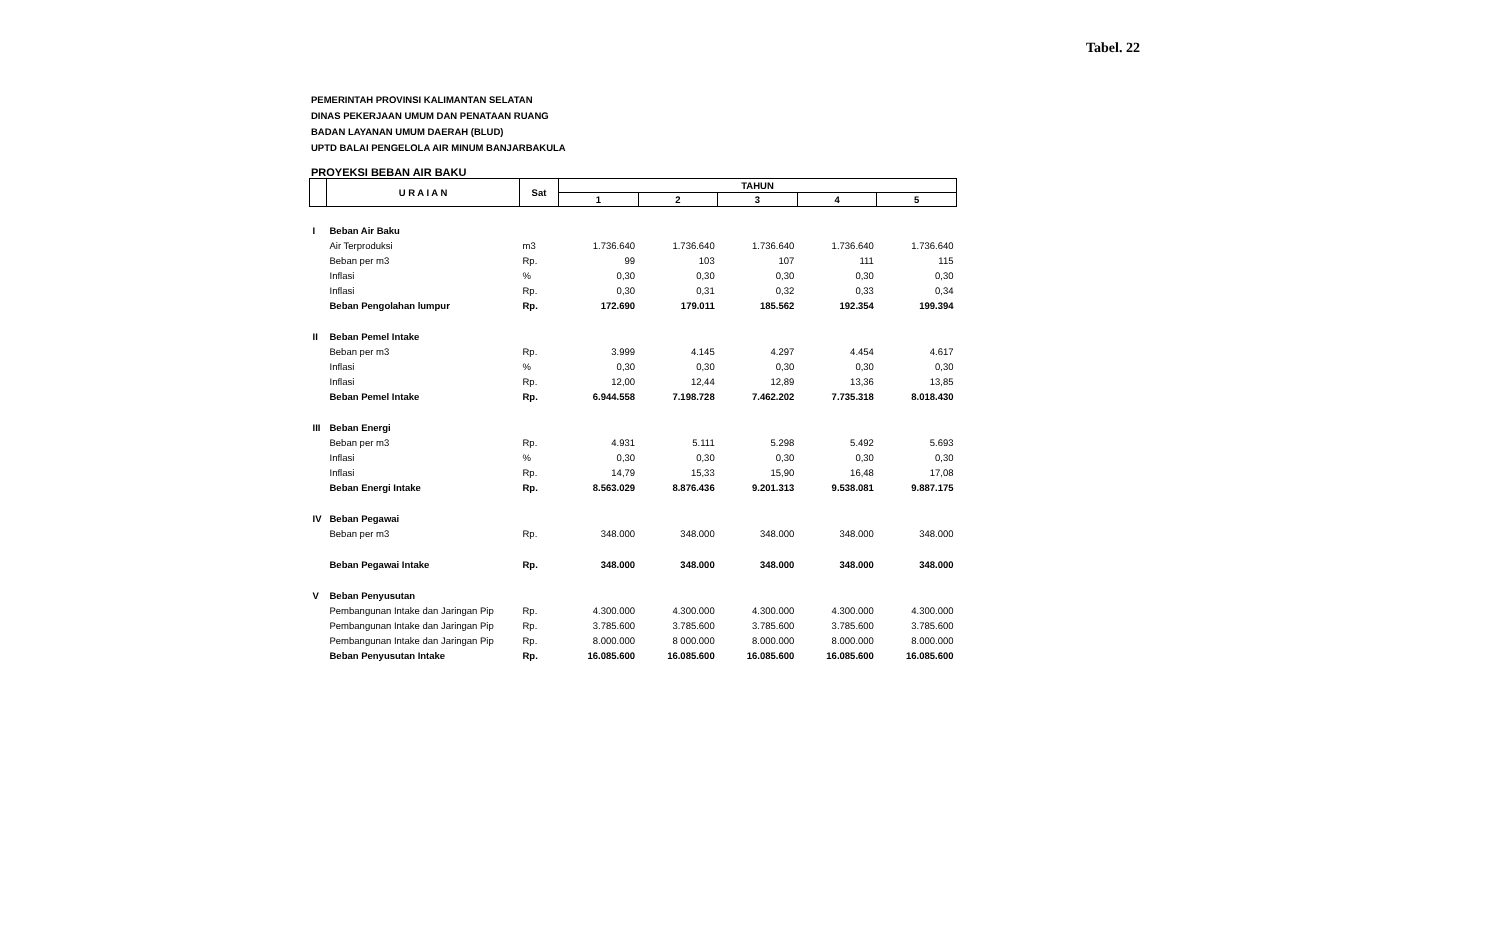Tabel. 22
PEMERINTAH PROVINSI KALIMANTAN SELATAN
DINAS PEKERJAAN UMUM DAN PENATAAN RUANG
BADAN LAYANAN UMUM DAERAH (BLUD)
UPTD BALAI PENGELOLA AIR MINUM BANJARBAKULA
PROYEKSI BEBAN AIR BAKU
| | U R A I A N | Sat | TAHUN | | | | |
| --- | --- | --- | --- | --- | --- | --- | --- |
| | | | 1 | 2 | 3 | 4 | 5 |
| I | Beban Air Baku | | | | | | |
| | Air Terproduksi | m3 | 1.736.640 | 1.736.640 | 1.736.640 | 1.736.640 | 1.736.640 |
| | Beban per m3 | Rp. | 99 | 103 | 107 | 111 | 115 |
| | Inflasi | % | 0,30 | 0,30 | 0,30 | 0,30 | 0,30 |
| | Inflasi | Rp. | 0,30 | 0,31 | 0,32 | 0,33 | 0,34 |
| | Beban Pengolahan lumpur | Rp. | 172.690 | 179.011 | 185.562 | 192.354 | 199.394 |
| II | Beban Pemel Intake | | | | | | |
| | Beban per m3 | Rp. | 3.999 | 4.145 | 4.297 | 4.454 | 4.617 |
| | Inflasi | % | 0,30 | 0,30 | 0,30 | 0,30 | 0,30 |
| | Inflasi | Rp. | 12,00 | 12,44 | 12,89 | 13,36 | 13,85 |
| | Beban Pemel Intake | Rp. | 6.944.558 | 7.198.728 | 7.462.202 | 7.735.318 | 8.018.430 |
| III | Beban Energi | | | | | | |
| | Beban per m3 | Rp. | 4.931 | 5.111 | 5.298 | 5.492 | 5.693 |
| | Inflasi | % | 0,30 | 0,30 | 0,30 | 0,30 | 0,30 |
| | Inflasi | Rp. | 14,79 | 15,33 | 15,90 | 16,48 | 17,08 |
| | Beban Energi Intake | Rp. | 8.563.029 | 8.876.436 | 9.201.313 | 9.538.081 | 9.887.175 |
| IV | Beban Pegawai | | | | | | |
| | Beban per m3 | Rp. | 348.000 | 348.000 | 348.000 | 348.000 | 348.000 |
| | Beban Pegawai Intake | Rp. | 348.000 | 348.000 | 348.000 | 348.000 | 348.000 |
| V | Beban Penyusutan | | | | | | |
| | Pembangunan Intake dan Jaringan Pip | Rp. | 4.300.000 | 4.300.000 | 4.300.000 | 4.300.000 | 4.300.000 |
| | Pembangunan Intake dan Jaringan Pip | Rp. | 3.785.600 | 3.785.600 | 3.785.600 | 3.785.600 | 3.785.600 |
| | Pembangunan Intake dan Jaringan Pip | Rp. | 8.000.000 | 8 000.000 | 8.000.000 | 8.000.000 | 8.000.000 |
| | Beban Penyusutan Intake | Rp. | 16.085.600 | 16.085.600 | 16.085.600 | 16.085.600 | 16.085.600 |